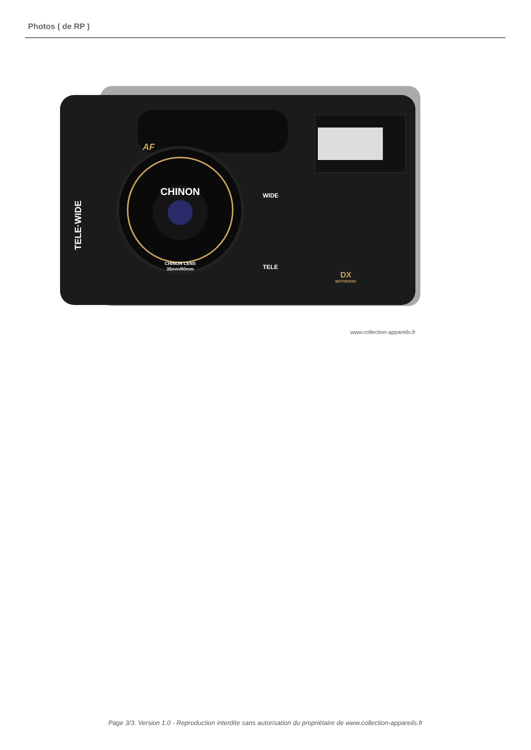Photos ( de RP )
CHINON
CHINON LENS
35mm/60mm
WIDE
TELE
AF
DX
MOTORIZED
TELE·WIDE
www.collection-appareils.fr
Page 3/3. Version 1.0 - Reproduction interdite sans autorisation du propriétaire de www.collection-appareils.fr